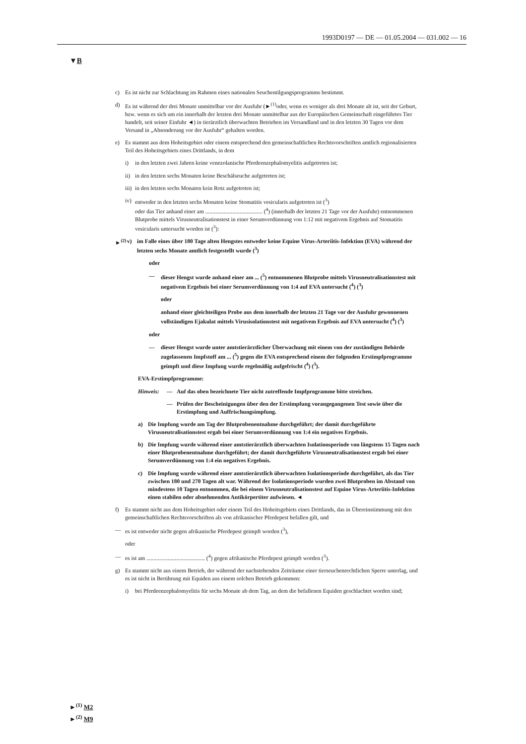1993D0197 — DE — 01.05.2004 — 031.002 — 16
▼B
c) Es ist nicht zur Schlachtung im Rahmen eines nationalen Seuchentilgungsprogramms bestimmt.
d) Es ist während der drei Monate unmittelbar vor der Ausfuhr (►<sup>(1)</sup>oder, wenn es weniger als drei Monate alt ist, seit der Geburt, bzw. wenn es sich um ein innerhalb der letzten drei Monate unmittelbar aus der Europäischen Gemeinschaft eingeführtes Tier handelt, seit seiner Einfuhr ◄) in tierärztlich überwachten Betrieben im Versandland und in den letzten 30 Tagen vor dem Versand in „Absonderung vor der Ausfuhr“ gehalten worden.
e) Es stammt aus dem Hoheitsgebiet oder einem entsprechend den gemeinschaftlichen Rechtsvorschriften amtlich regionalisierten Teil des Hoheitsgebiets eines Drittlands, in dem
i) in den letzten zwei Jahren keine venezolanische Pferdeenzephalomyelitis aufgetreten ist;
ii) in den letzten sechs Monaten keine Beschälseuche aufgetreten ist;
iii) in den letzten sechs Monaten kein Rotz aufgetreten ist;
iv) entweder in den letzten sechs Monaten keine Stomatitis vesicularis aufgetreten ist (<sup>3</sup>)
oder das Tier anhand einer am ........................................ (<sup>4</sup>) (innerhalb der letzten 21 Tage vor der Ausfuhr) entnommenen Blutprobe mittels Virusneutralisationstest in einer Serumverdünnung von 1:12 mit negativem Ergebnis auf Stomatitis vesicularis untersucht worden ist (<sup>3</sup>):
►<sup>(2)</sup> v) im Falle eines über 180 Tage alten Hengstes entweder keine Equine Virus-Arteriitis-Infektion (EVA) während der letzten sechs Monate amtlich festgestellt wurde (<sup>3</sup>)
oder
— dieser Hengst wurde anhand einer am ... (<sup>5</sup>) entnommenen Blutprobe mittels Virusneutralisationstest mit negativem Ergebnis bei einer Serumverdünnung von 1:4 auf EVA untersucht (<sup>4</sup>) (<sup>3</sup>)
oder
anhand einer gleichteiligen Probe aus dem innerhalb der letzten 21 Tage vor der Ausfuhr gewonnenen vollständigen Ejakulat mittels Virusisolationstest mit negativem Ergebnis auf EVA untersucht (<sup>4</sup>) (<sup>3</sup>)
oder
— dieser Hengst wurde unter amtstierärztlicher Überwachung mit einem von der zuständigen Behörde zugelassenen Impfstoff am ... (<sup>5</sup>) gegen die EVA entsprechend einem der folgenden Erstimpfprogramme geimpft und diese Impfung wurde regelmäßig aufgefrischt (<sup>4</sup>) (<sup>3</sup>).
EVA-Erstimpfprogramme:
Hinweis: — Auf das oben bezeichnete Tier nicht zutreffende Impfprogramme bitte streichen.
— Prüfen der Bescheinigungen über den der Erstimpfung vorangegangenen Test sowie über die Erstimpfung und Auffrischungsimpfung.
a) Die Impfung wurde am Tag der Blutprobenentnahme durchgeführt; der damit durchgeführte Virusneutralisationstest ergab bei einer Serumverdünnung von 1:4 ein negatives Ergebnis.
b) Die Impfung wurde während einer amtstierärztlich überwachten Isolationsperiode von längstens 15 Tagen nach einer Blutprobenentnahme durchgeführt; der damit durchgeführte Virusneutralisationstest ergab bei einer Serumverdünnung von 1:4 ein negatives Ergebnis.
c) Die Impfung wurde während einer amtstierärztlich überwachten Isolationsperiode durchgeführt, als das Tier zwischen 180 und 270 Tagen alt war. Während der Isolationsperiode wurden zwei Blutproben im Abstand von mindestens 10 Tagen entnommen, die bei einem Virusneutralisationstest auf Equine Virus-Arteriitis-Infektion einen stabilen oder abnehmenden Antikörpertiter aufwiesen. ◄
f) Es stammt nicht aus dem Hoheitsgebiet oder einem Teil des Hoheitsgebiets eines Drittlands, das in Übereinstimmung mit den gemeinschaftlichen Rechtsvorschriften als von afrikanischer Pferdepest befallen gilt, und
— es ist entweder nicht gegen afrikanische Pferdepest geimpft worden (<sup>3</sup>),
oder
— es ist am ......................................... (<sup>4</sup>) gegen afrikanische Pferdepest geimpft worden (<sup>3</sup>).
g) Es stammt nicht aus einem Betrieb, der während der nachstehenden Zeiträume einer tierseuchenrechtlichen Sperre unterlag, und es ist nicht in Berührung mit Equiden aus einem solchen Betrieb gekommen:
i) bei Pferdeenzephalomyelitis für sechs Monate ab dem Tag, an dem die befallenen Equiden geschlachtet worden sind;
►<sup>(1)</sup> M2
►<sup>(2)</sup> M9